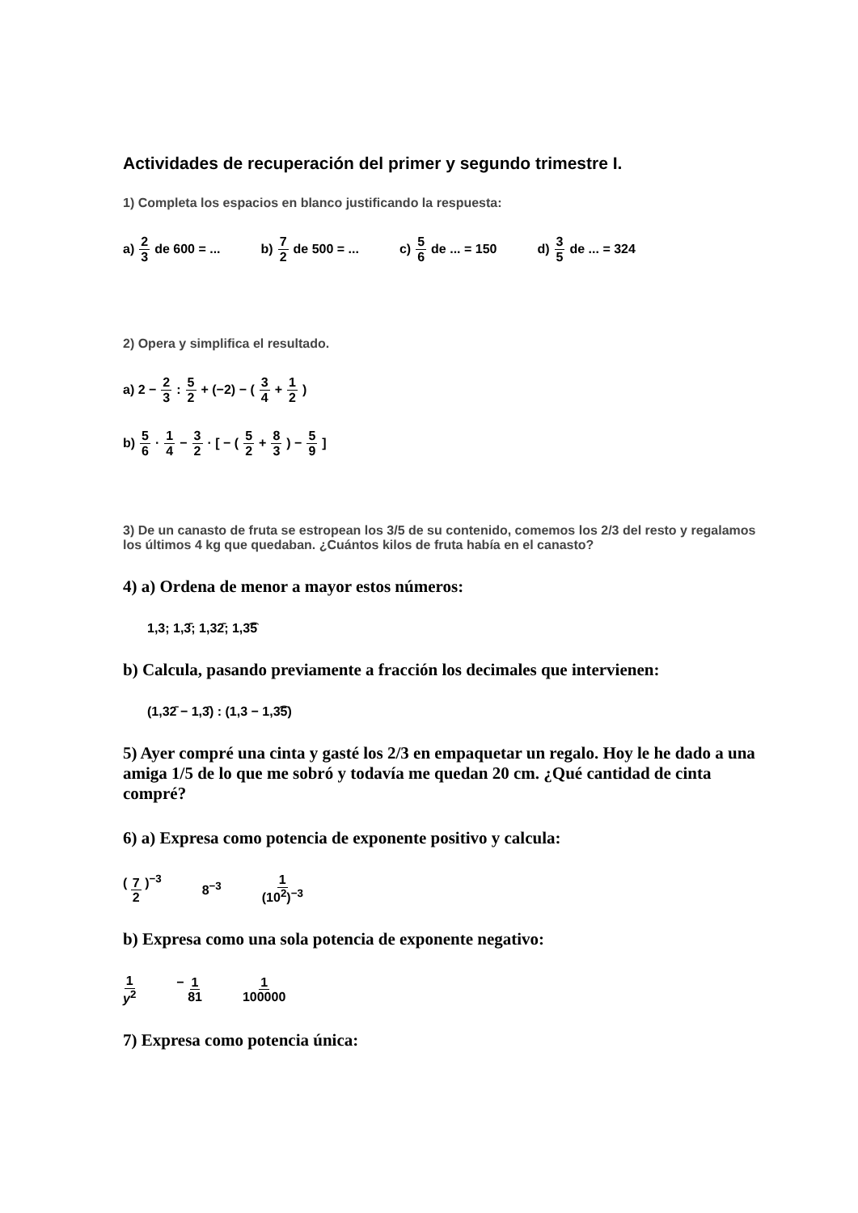Actividades de recuperación del primer y segundo trimestre I.
1) Completa los espacios en blanco justificando la respuesta:
a) 2 3 de 600 = ... b) 7 2 de 500 = ... c) 5 6 de ... = 150 d) 3 5 de ... = 324
2) Opera y simplifica el resultado.
a) 2 − 2 3 : 5 2 + (−2) − ( 3 4 + 1 2 )
b) 5 6 · 1 4 − 3 2 · [ − ( 5 2 + 8 3 ) − 5 9 ]
3) De un canasto de fruta se estropean los 3/5 de su contenido, comemos los 2/3 del resto y regalamos los últimos 4 kg que quedaban. ¿Cuántos kilos de fruta había en el canasto?
4) a) Ordena de menor a mayor estos números:
1,3; 1,3̄; 1,32̄; 1,3͡5
b) Calcula, pasando previamente a fracción los decimales que intervienen:
(1,32̄ − 1,3̄) : (1,3 − 1,3͡5)
5) Ayer compré una cinta y gasté los 2/3 en empaquetar un regalo. Hoy le he dado a una amiga 1/5 de lo que me sobró y todavía me quedan 20 cm. ¿Qué cantidad de cinta compré?
6) a) Expresa como potencia de exponente positivo y calcula:
( 7 2 )<sup>−3</sup> 8<sup>−3</sup> 1 (10<sup>2</sup>)<sup>−3</sup>
b) Expresa como una sola potencia de exponente negativo:
1 y<sup>2</sup> − 1 81 1 100000
7) Expresa como potencia única: